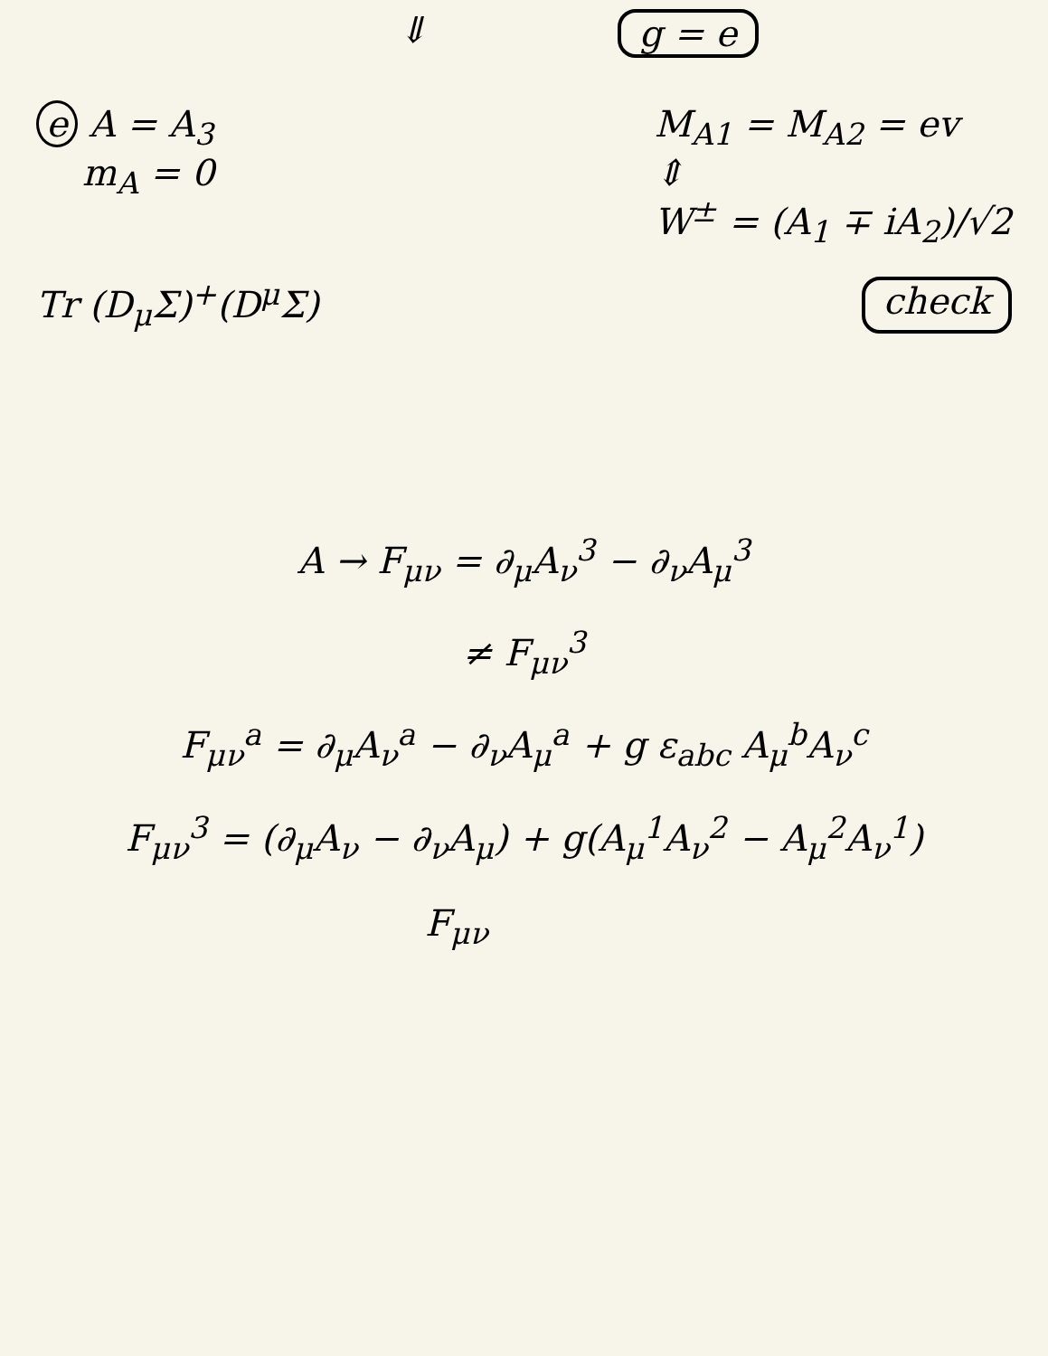⇓ g = e
e A = A<sub>3</sub>
m<sub>A</sub> = 0
M<sub>A1</sub> = M<sub>A2</sub> = ev
⇕
W<sup>±</sup> = (A<sub>1</sub> ∓ iA<sub>2</sub>)/√2
Tr (D<sub>μ</sub>Σ)<sup>+</sup>(D<sup>μ</sup>Σ) check
A → F<sub>μν</sub> = ∂<sub>μ</sub>A<sub>ν</sub><sup>3</sup> − ∂<sub>ν</sub>A<sub>μ</sub><sup>3</sup>
≠ F<sub>μν</sub><sup>3</sup>
F<sub>μν</sub><sup>a</sup> = ∂<sub>μ</sub>A<sub>ν</sub><sup>a</sup> − ∂<sub>ν</sub>A<sub>μ</sub><sup>a</sup> + g ε<sub>abc</sub> A<sub>μ</sub><sup>b</sup>A<sub>ν</sub><sup>c</sup>
F<sub>μν</sub><sup>3</sup> = (∂<sub>μ</sub>A<sub>ν</sub> − ∂<sub>ν</sub>A<sub>μ</sub>) + g(A<sub>μ</sub><sup>1</sup>A<sub>ν</sub><sup>2</sup> − A<sub>μ</sub><sup>2</sup>A<sub>ν</sub><sup>1</sup>)
F<sub>μν</sub>